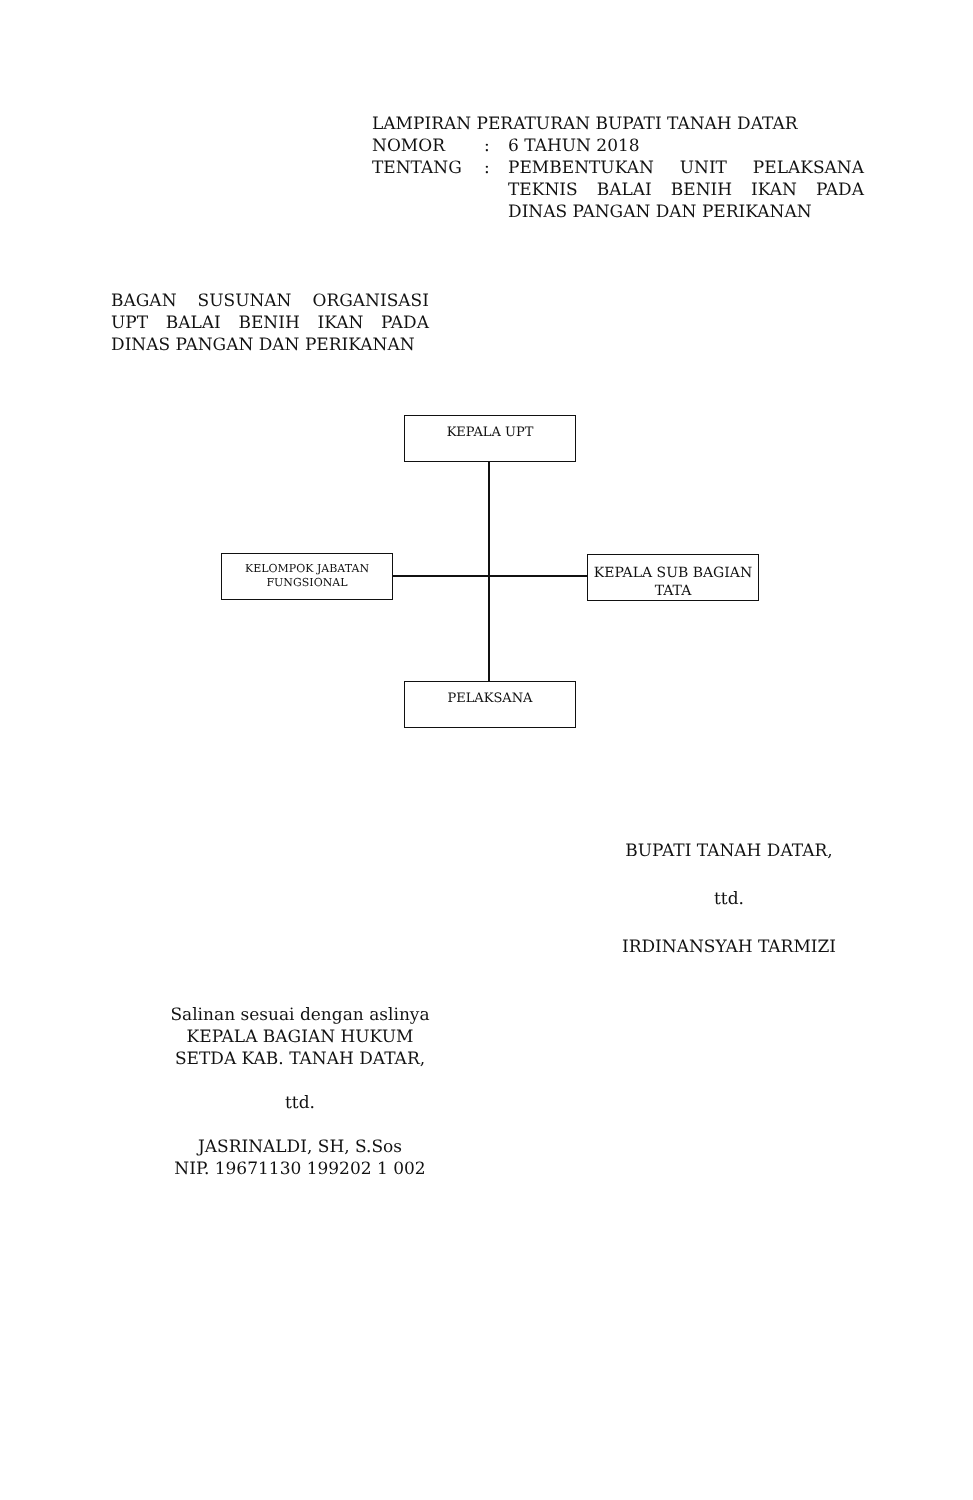LAMPIRAN PERATURAN BUPATI TANAH DATAR
| NOMOR | : | 6 TAHUN 2018 |
| TENTANG | : | PEMBENTUKAN UNIT PELAKSANA TEKNIS BALAI BENIH IKAN PADA DINAS PANGAN DAN PERIKANAN |
BAGAN SUSUNAN ORGANISASI UPT BALAI BENIH IKAN PADA DINAS PANGAN DAN PERIKANAN
KEPALA UPT
KELOMPOK JABATAN FUNGSIONAL
KEPALA SUB BAGIAN TATA
PELAKSANA
BUPATI TANAH DATAR,
ttd.
IRDINANSYAH TARMIZI
Salinan sesuai dengan aslinya
KEPALA BAGIAN HUKUM
SETDA KAB. TANAH DATAR,
ttd.
JASRINALDI, SH, S.Sos
NIP. 19671130 199202 1 002